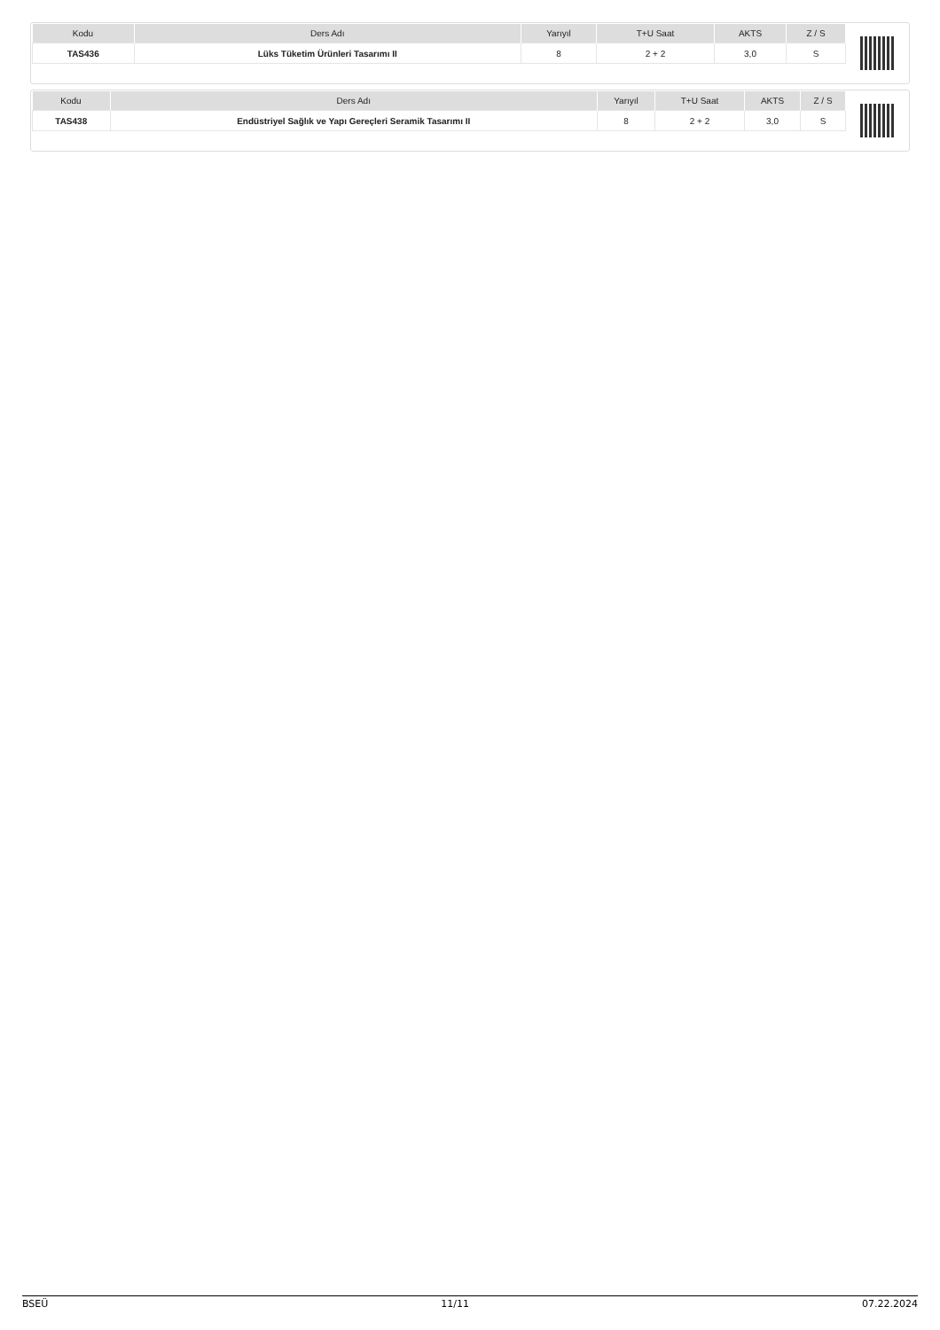| Kodu | Ders Adı | Yarıyıl | T+U Saat | AKTS | Z / S |
| --- | --- | --- | --- | --- | --- |
| TAS436 | Lüks Tüketim Ürünleri Tasarımı II | 8 | 2 + 2 | 3,0 | S |
| Kodu | Ders Adı | Yarıyıl | T+U Saat | AKTS | Z / S |
| --- | --- | --- | --- | --- | --- |
| TAS438 | Endüstriyel Sağlık ve Yapı Gereçleri Seramik Tasarımı II | 8 | 2 + 2 | 3,0 | S |
BSEÜ 11/11 07.22.2024